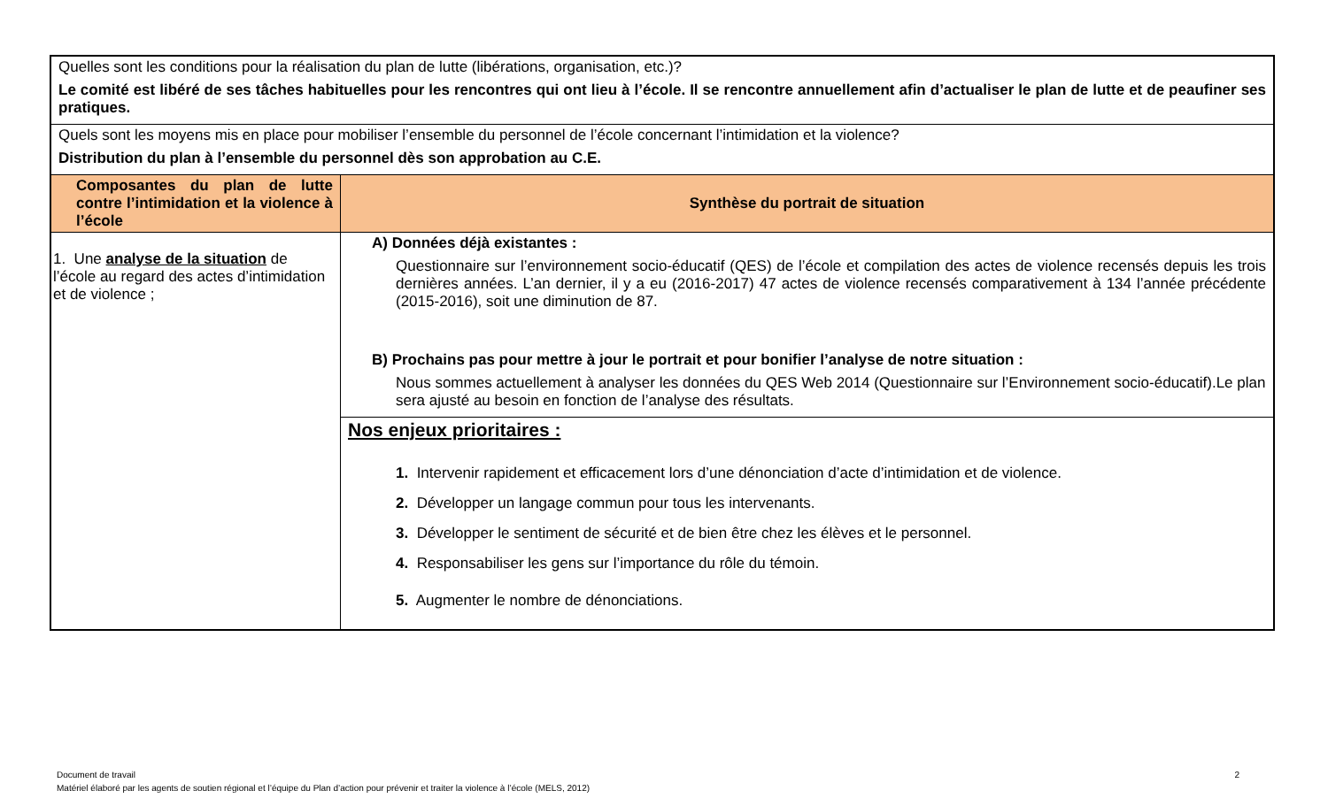| Quelles sont les conditions pour la réalisation du plan de lutte (libérations, organisation, etc.)? Le comité est libéré de ses tâches habituelles pour les rencontres qui ont lieu à l’école. Il se rencontre annuellement afin d’actualiser le plan de lutte et de peaufiner ses pratiques. | |
| Quels sont les moyens mis en place pour mobiliser l’ensemble du personnel de l’école concernant l’intimidation et la violence? Distribution du plan à l’ensemble du personnel dès son approbation au C.E. | |
| Composantes du plan de lutte contre l’intimidation et la violence à l’école | Synthèse du portrait de situation |
| 1. Une analyse de la situation de l’école au regard des actes d’intimidation et de violence ; | A) Données déjà existantes : Questionnaire sur l’environnement socio-éducatif (QES) de l’école et compilation des actes de violence recensés depuis les trois dernières années. L’an dernier, il y a eu (2016-2017) 47 actes de violence recensés comparativement à 134 l’année précédente (2015-2016), soit une diminution de 87. B) Prochains pas pour mettre à jour le portrait et pour bonifier l’analyse de notre situation : Nous sommes actuellement à analyser les données du QES Web 2014 (Questionnaire sur l’Environnement socio-éducatif).Le plan sera ajusté au besoin en fonction de l’analyse des résultats. |
| | Nos enjeux prioritaires : 1. Intervenir rapidement et efficacement lors d’une dénonciation d’acte d’intimidation et de violence. 2. Développer un langage commun pour tous les intervenants. 3. Développer le sentiment de sécurité et de bien être chez les élèves et le personnel. 4. Responsabiliser les gens sur l’importance du rôle du témoin. 5. Augmenter le nombre de dénonciations. |
Document de travail 2
Matériel élaboré par les agents de soutien régional et l’équipe du Plan d’action pour prévenir et traiter la violence à l’école (MELS, 2012)